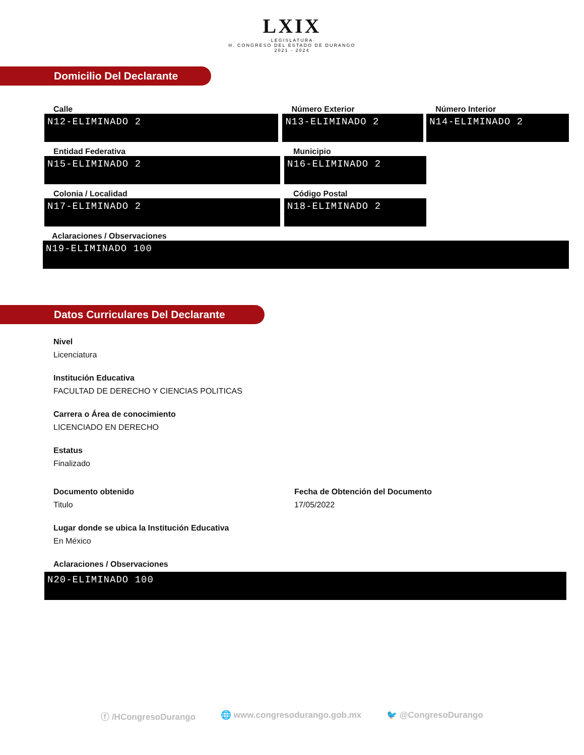LXIX
·LEGISLATURA·
H. CONGRESO DEL ESTADO DE DURANGO
2021 - 2024
Domicilio Del Declarante
Calle
N12-ELIMINADO 2
Número Exterior
N13-ELIMINADO 2
Número Interior
N14-ELIMINADO 2
Entidad Federativa
N15-ELIMINADO 2
Municipio
N16-ELIMINADO 2
Colonia / Localidad
N17-ELIMINADO 2
Código Postal
N18-ELIMINADO 2
Aclaraciones / Observaciones
N19-ELIMINADO 100
Datos Curriculares Del Declarante
Nivel
Licenciatura
Institución Educativa
FACULTAD DE DERECHO Y CIENCIAS POLITICAS
Carrera o Área de conocimiento
LICENCIADO EN DERECHO
Estatus
Finalizado
Documento obtenido
Titulo
Fecha de Obtención del Documento
17/05/2022
Lugar donde se ubica la Institución Educativa
En México
Aclaraciones / Observaciones
N20-ELIMINADO 100
ⓕ /HCongresoDurango 🌐 www.congresodurango.gob.mx 🐦 @CongresoDurango